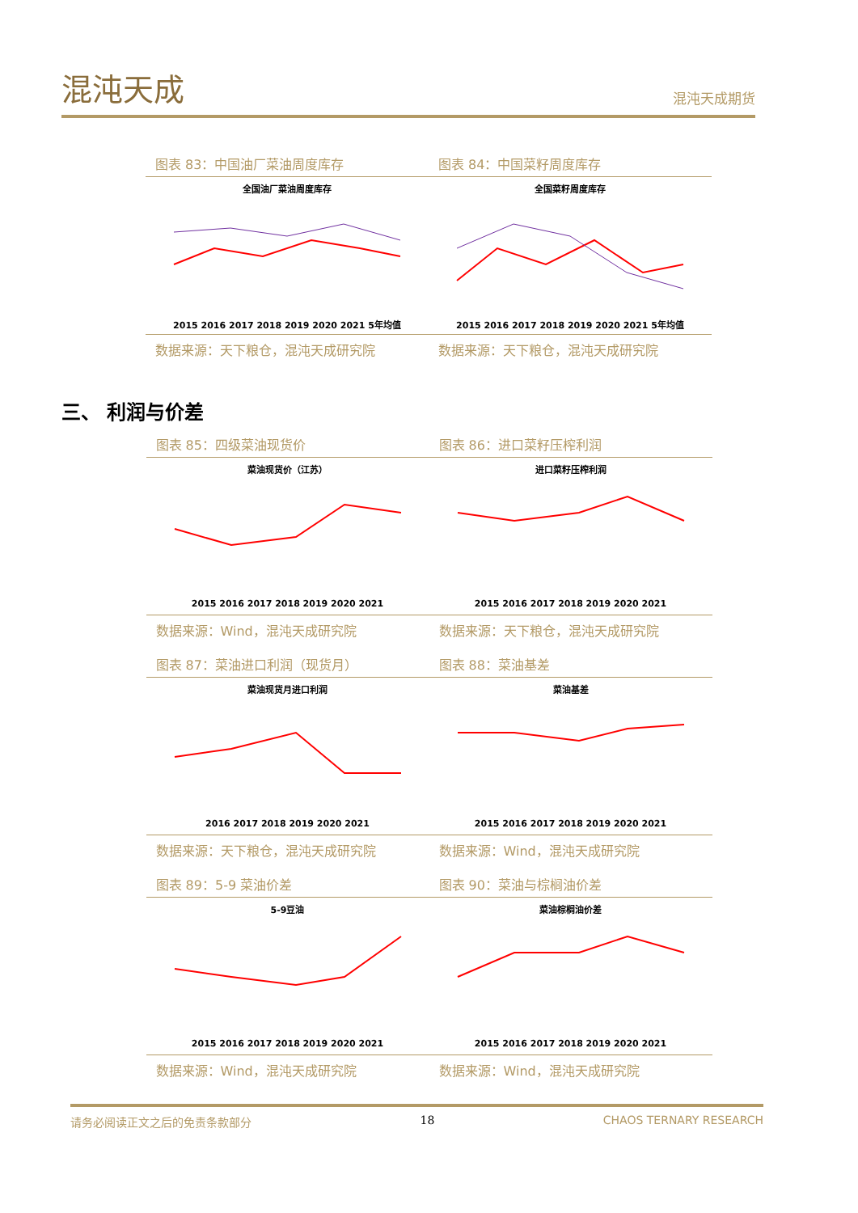混沌天成 混沌天成期货
图表 83：中国油厂菜油周度库存
全国油厂菜油周度库存2015 2016 2017 2018 2019 2020 2021 5年均值
数据来源：天下粮仓，混沌天成研究院
图表 84：中国菜籽周度库存
全国菜籽周度库存2015 2016 2017 2018 2019 2020 2021 5年均值
数据来源：天下粮仓，混沌天成研究院
三、 利润与价差
图表 85：四级菜油现货价
菜油现货价（江苏）2015 2016 2017 2018 2019 2020 2021
数据来源：Wind，混沌天成研究院
图表 86：进口菜籽压榨利润
进口菜籽压榨利润2015 2016 2017 2018 2019 2020 2021
数据来源：天下粮仓，混沌天成研究院
图表 87：菜油进口利润（现货月）
菜油现货月进口利润2016 2017 2018 2019 2020 2021
数据来源：天下粮仓，混沌天成研究院
图表 88：菜油基差
菜油基差2015 2016 2017 2018 2019 2020 2021
数据来源：Wind，混沌天成研究院
图表 89：5-9 菜油价差
5-9豆油2015 2016 2017 2018 2019 2020 2021
数据来源：Wind，混沌天成研究院
图表 90：菜油与棕榈油价差
菜油棕榈油价差2015 2016 2017 2018 2019 2020 2021
数据来源：Wind，混沌天成研究院
请务必阅读正文之后的免责条款部分 18 CHAOS TERNARY RESEARCH